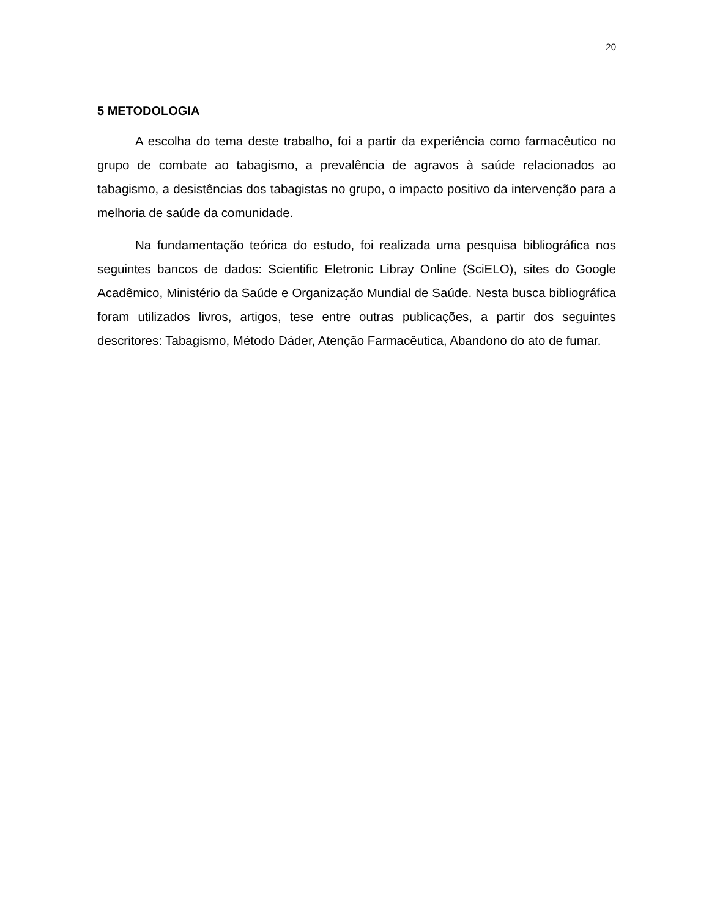20
5 METODOLOGIA
A escolha do tema deste trabalho, foi a partir da experiência como farmacêutico no grupo de combate ao tabagismo, a prevalência de agravos à saúde relacionados ao tabagismo, a desistências dos tabagistas no grupo, o impacto positivo da intervenção para a melhoria de saúde da comunidade.
Na fundamentação teórica do estudo, foi realizada uma pesquisa bibliográfica nos seguintes bancos de dados: Scientific Eletronic Libray Online (SciELO), sites do Google Acadêmico, Ministério da Saúde e Organização Mundial de Saúde. Nesta busca bibliográfica foram utilizados livros, artigos, tese entre outras publicações, a partir dos seguintes descritores: Tabagismo, Método Dáder, Atenção Farmacêutica, Abandono do ato de fumar.